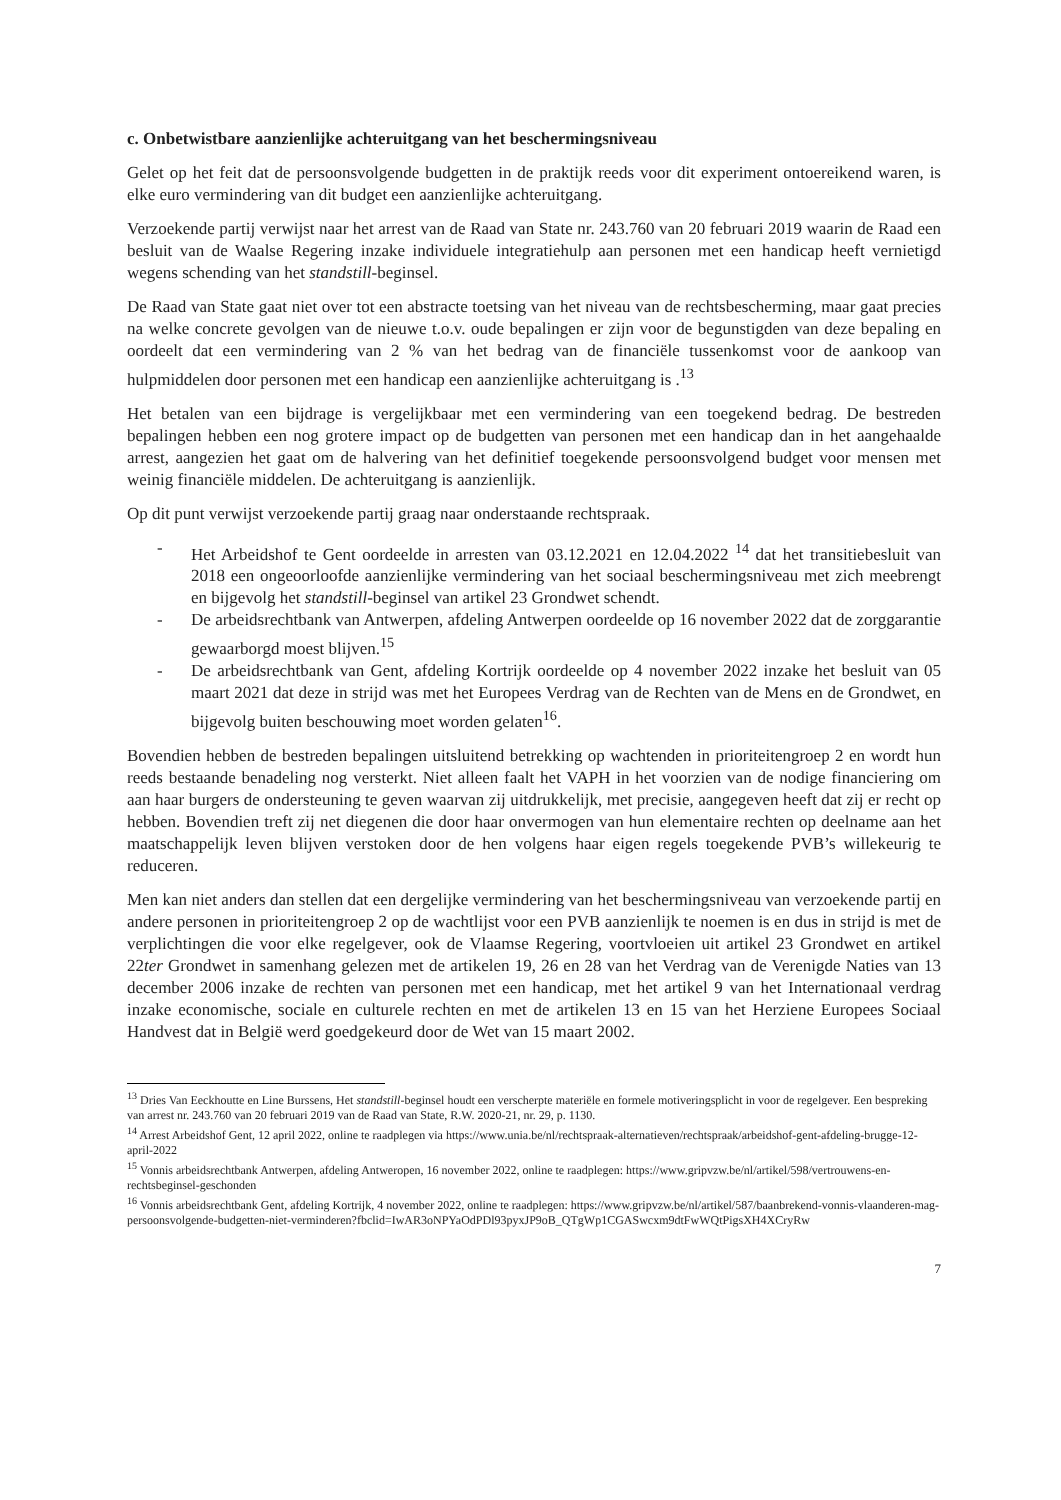c. Onbetwistbare aanzienlijke achteruitgang van het beschermingsniveau
Gelet op het feit dat de persoonsvolgende budgetten in de praktijk reeds voor dit experiment ontoereikend waren, is elke euro vermindering van dit budget een aanzienlijke achteruitgang.
Verzoekende partij verwijst naar het arrest van de Raad van State nr. 243.760 van 20 februari 2019 waarin de Raad een besluit van de Waalse Regering inzake individuele integratiehulp aan personen met een handicap heeft vernietigd wegens schending van het standstill-beginsel.
De Raad van State gaat niet over tot een abstracte toetsing van het niveau van de rechtsbescherming, maar gaat precies na welke concrete gevolgen van de nieuwe t.o.v. oude bepalingen er zijn voor de begunstigden van deze bepaling en oordeelt dat een vermindering van 2 % van het bedrag van de financiële tussenkomst voor de aankoop van hulpmiddelen door personen met een handicap een aanzienlijke achteruitgang is .<sup>13</sup>
Het betalen van een bijdrage is vergelijkbaar met een vermindering van een toegekend bedrag. De bestreden bepalingen hebben een nog grotere impact op de budgetten van personen met een handicap dan in het aangehaalde arrest, aangezien het gaat om de halvering van het definitief toegekende persoonsvolgend budget voor mensen met weinig financiële middelen. De achteruitgang is aanzienlijk.
Op dit punt verwijst verzoekende partij graag naar onderstaande rechtspraak.
- Het Arbeidshof te Gent oordeelde in arresten van 03.12.2021 en 12.04.2022 <sup>14</sup> dat het transitiebesluit van 2018 een ongeoorloofde aanzienlijke vermindering van het sociaal beschermingsniveau met zich meebrengt en bijgevolg het standstill-beginsel van artikel 23 Grondwet schendt.
- De arbeidsrechtbank van Antwerpen, afdeling Antwerpen oordeelde op 16 november 2022 dat de zorggarantie gewaarborgd moest blijven.<sup>15</sup>
- De arbeidsrechtbank van Gent, afdeling Kortrijk oordeelde op 4 november 2022 inzake het besluit van 05 maart 2021 dat deze in strijd was met het Europees Verdrag van de Rechten van de Mens en de Grondwet, en bijgevolg buiten beschouwing moet worden gelaten<sup>16</sup>.
Bovendien hebben de bestreden bepalingen uitsluitend betrekking op wachtenden in prioriteitengroep 2 en wordt hun reeds bestaande benadeling nog versterkt. Niet alleen faalt het VAPH in het voorzien van de nodige financiering om aan haar burgers de ondersteuning te geven waarvan zij uitdrukkelijk, met precisie, aangegeven heeft dat zij er recht op hebben. Bovendien treft zij net diegenen die door haar onvermogen van hun elementaire rechten op deelname aan het maatschappelijk leven blijven verstoken door de hen volgens haar eigen regels toegekende PVB’s willekeurig te reduceren.
Men kan niet anders dan stellen dat een dergelijke vermindering van het beschermingsniveau van verzoekende partij en andere personen in prioriteitengroep 2 op de wachtlijst voor een PVB aanzienlijk te noemen is en dus in strijd is met de verplichtingen die voor elke regelgever, ook de Vlaamse Regering, voortvloeien uit artikel 23 Grondwet en artikel 22ter Grondwet in samenhang gelezen met de artikelen 19, 26 en 28 van het Verdrag van de Verenigde Naties van 13 december 2006 inzake de rechten van personen met een handicap, met het artikel 9 van het Internationaal verdrag inzake economische, sociale en culturele rechten en met de artikelen 13 en 15 van het Herziene Europees Sociaal Handvest dat in België werd goedgekeurd door de Wet van 15 maart 2002.
<sup>13</sup> Dries Van Eeckhoutte en Line Burssens, Het standstill-beginsel houdt een verscherpte materiële en formele motiveringsplicht in voor de regelgever. Een bespreking van arrest nr. 243.760 van 20 februari 2019 van de Raad van State, R.W. 2020-21, nr. 29, p. 1130.
<sup>14</sup> Arrest Arbeidshof Gent, 12 april 2022, online te raadplegen via https://www.unia.be/nl/rechtspraak-alternatieven/rechtspraak/arbeidshof-gent-afdeling-brugge-12-april-2022
<sup>15</sup> Vonnis arbeidsrechtbank Antwerpen, afdeling Antweropen, 16 november 2022, online te raadplegen: https://www.gripvzw.be/nl/artikel/598/vertrouwens-en-rechtsbeginsel-geschonden
<sup>16</sup> Vonnis arbeidsrechtbank Gent, afdeling Kortrijk, 4 november 2022, online te raadplegen: https://www.gripvzw.be/nl/artikel/587/baanbrekend-vonnis-vlaanderen-mag-persoonsvolgende-budgetten-niet-verminderen?fbclid=IwAR3oNPYaOdPDl93pyxJP9oB_QTgWp1CGASwcxm9dtFwWQtPigsXH4XCryRw
7